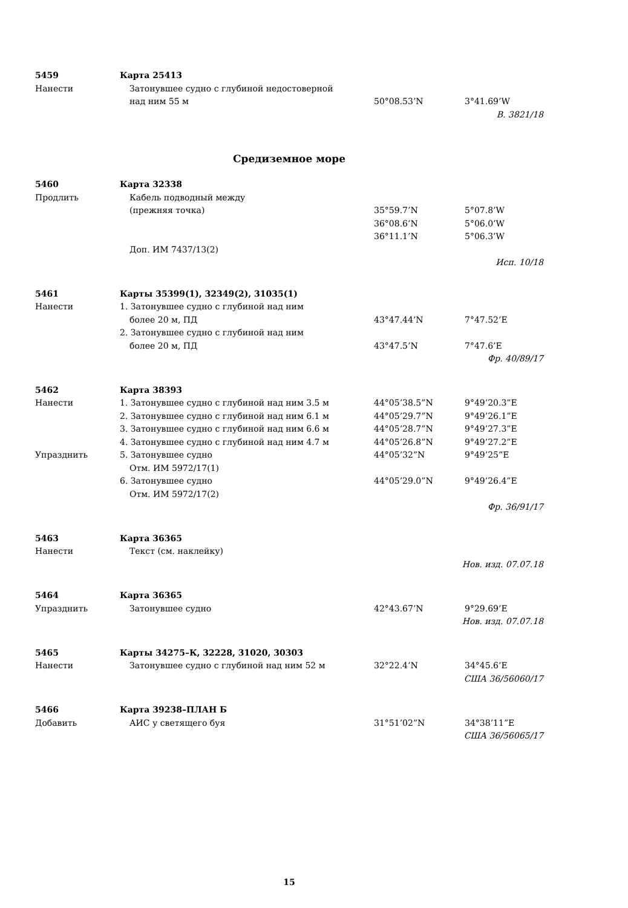| 5459 | Карта 25413 | | |
| Нанести | Затонувшее судно с глубиной недостоверной | | |
| | над ним 55 м | 50°08.53’N | 3°41.69’W |
| В. 3821/18 | | | |
Средиземное море
| 5460 | Карта 32338 | | |
| Продлить | Кабель подводный между | | |
| | (прежняя точка) | 35°59.7’N | 5°07.8’W |
| | | 36°08.6’N | 5°06.0’W |
| | | 36°11.1’N | 5°06.3’W |
| | Доп. ИМ 7437/13(2) | | |
| Исп. 10/18 | | | |
| 5461 | Карты 35399(1), 32349(2), 31035(1) | | |
| Нанести | 1. Затонувшее судно с глубиной над ним | | |
| | более 20 м, ПД | 43°47.44’N | 7°47.52’E |
| | 2. Затонувшее судно с глубиной над ним | | |
| | более 20 м, ПД | 43°47.5’N | 7°47.6’E |
| Фр. 40/89/17 | | | |
| 5462 | Карта 38393 | | |
| Нанести | 1. Затонувшее судно с глубиной над ним 3.5 м | 44°05’38.5”N | 9°49’20.3”E |
| | 2. Затонувшее судно с глубиной над ним 6.1 м | 44°05’29.7”N | 9°49’26.1”E |
| | 3. Затонувшее судно с глубиной над ним 6.6 м | 44°05’28.7”N | 9°49’27.3”E |
| | 4. Затонувшее судно с глубиной над ним 4.7 м | 44°05’26.8”N | 9°49’27.2”E |
| Упразднить | 5. Затонувшее судно | 44°05’32”N | 9°49’25”E |
| | Отм. ИМ 5972/17(1) | | |
| | 6. Затонувшее судно | 44°05’29.0”N | 9°49’26.4”E |
| | Отм. ИМ 5972/17(2) | | |
| Фр. 36/91/17 | | | |
| 5463 | Карта 36365 | | |
| Нанести | Текст (см. наклейку) | | |
| Нов. изд. 07.07.18 | | | |
| 5464 | Карта 36365 | | |
| Упразднить | Затонувшее судно | 42°43.67’N | 9°29.69’E |
| Нов. изд. 07.07.18 | | | |
| 5465 | Карты 34275–К, 32228, 31020, 30303 | | |
| Нанести | Затонувшее судно с глубиной над ним 52 м | 32°22.4’N | 34°45.6’E |
| США 36/56060/17 | | | |
| 5466 | Карта 39238–ПЛАН Б | | |
| Добавить | АИС у светящего буя | 31°51’02”N | 34°38’11”E |
| США 36/56065/17 | | | |
15